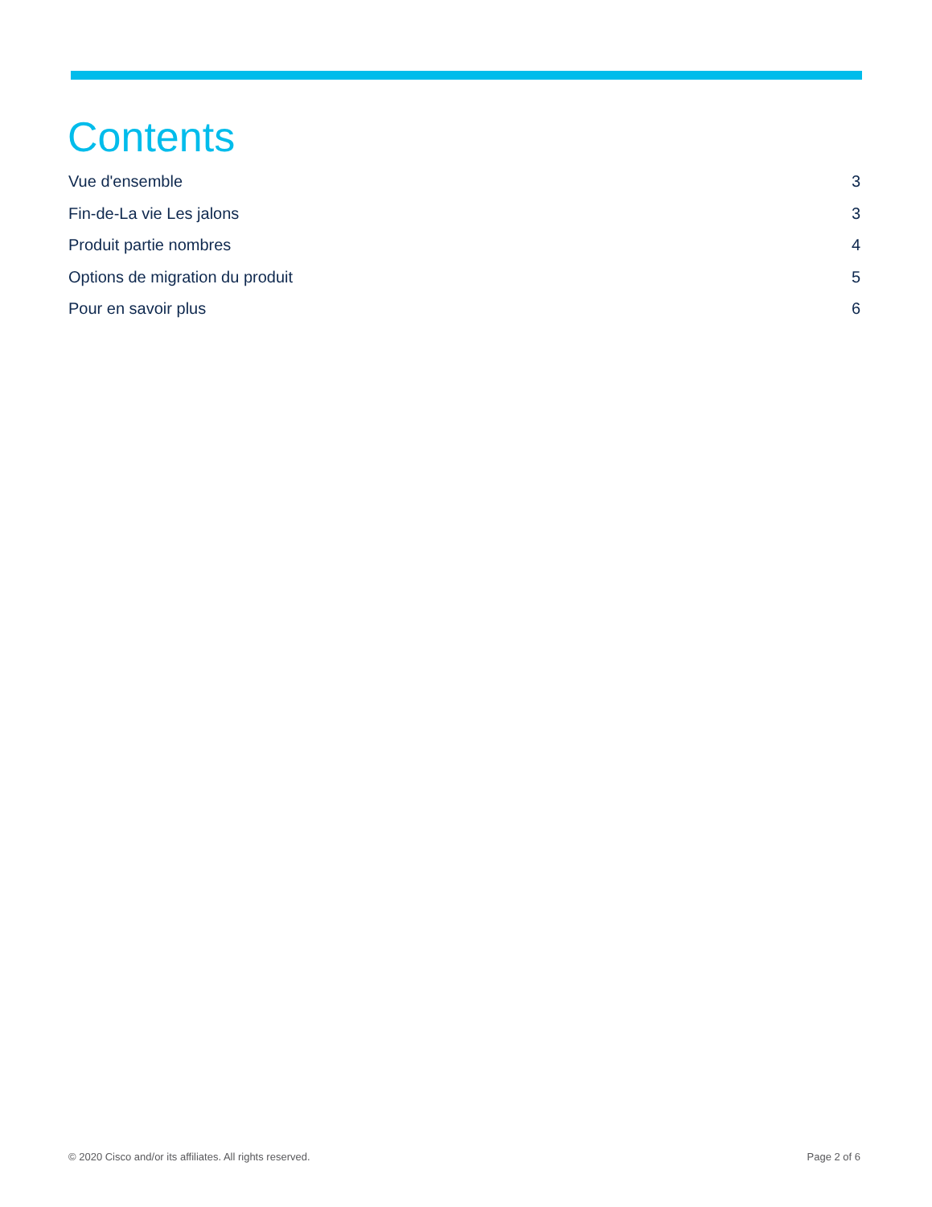Contents
Vue d'ensemble 3
Fin-de-La vie Les jalons 3
Produit partie nombres 4
Options de migration du produit 5
Pour en savoir plus 6
© 2020 Cisco and/or its affiliates. All rights reserved. Page 2 of 6